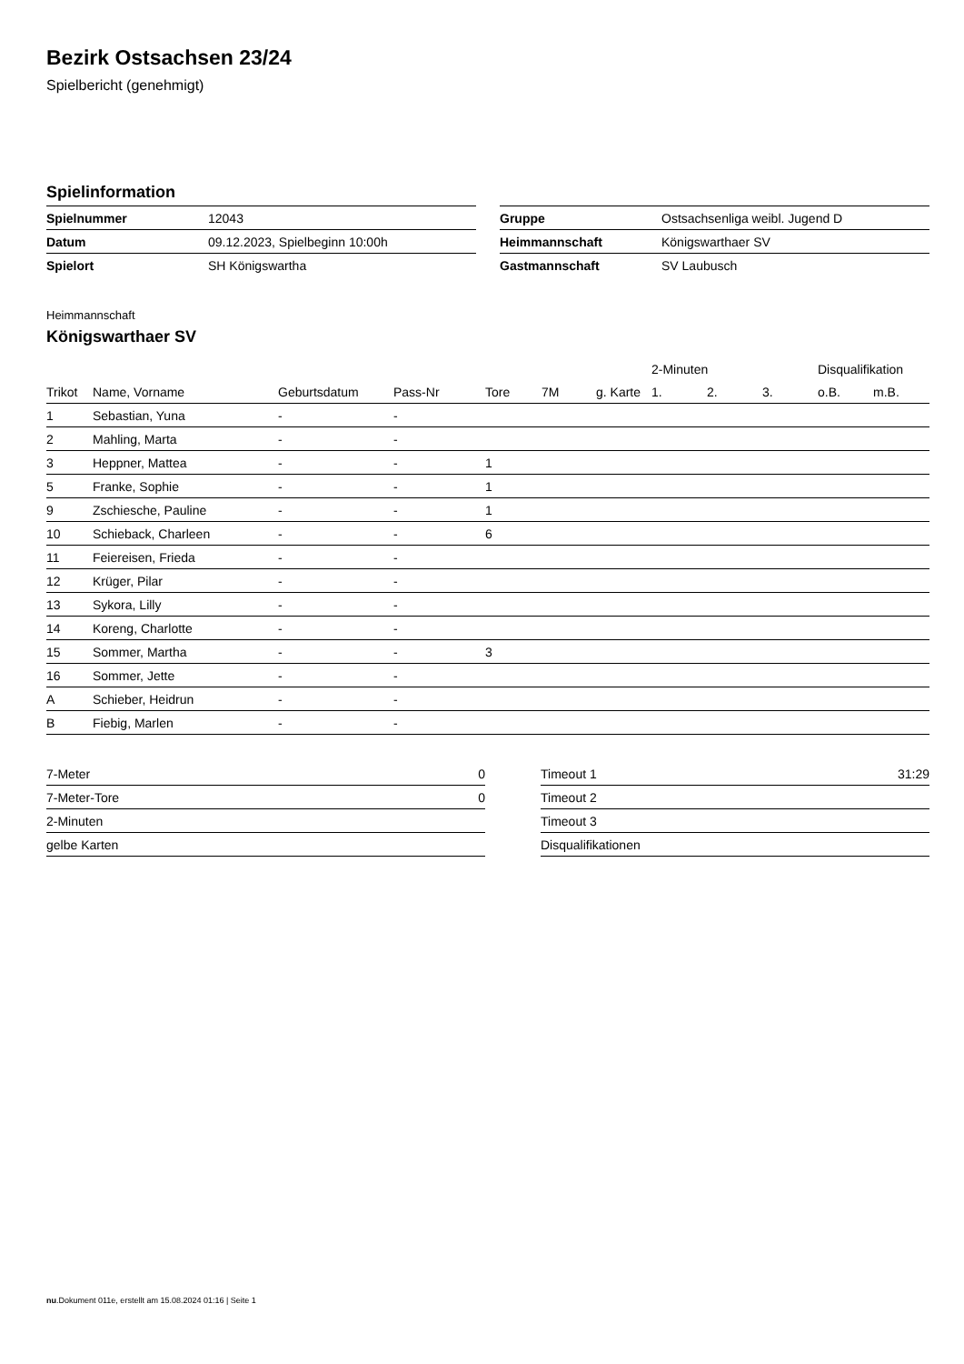Bezirk Ostsachsen 23/24
Spielbericht (genehmigt)
Spielinformation
| Spielnummer | 12043 |
| Datum | 09.12.2023, Spielbeginn 10:00h |
| Spielort | SH Königswartha |
| Gruppe | Ostsachsenliga weibl. Jugend D |
| Heimmannschaft | Königswarthaer SV |
| Gastmannschaft | SV Laubusch |
Heimmannschaft
Königswarthaer SV
| | | | | | | | 2-Minuten | | | Disqualifikation | |
| --- | --- | --- | --- | --- | --- | --- | --- | --- | --- | --- | --- |
| Trikot | Name, Vorname | Geburtsdatum | Pass-Nr | Tore | 7M | g. Karte | 1. | 2. | 3. | o.B. | m.B. |
| 1 | Sebastian, Yuna | - | - | | | | | | | | |
| 2 | Mahling, Marta | - | - | | | | | | | | |
| 3 | Heppner, Mattea | - | - | 1 | | | | | | | |
| 5 | Franke, Sophie | - | - | 1 | | | | | | | |
| 9 | Zschiesche, Pauline | - | - | 1 | | | | | | | |
| 10 | Schieback, Charleen | - | - | 6 | | | | | | | |
| 11 | Feiereisen, Frieda | - | - | | | | | | | | |
| 12 | Krüger, Pilar | - | - | | | | | | | | |
| 13 | Sykora, Lilly | - | - | | | | | | | | |
| 14 | Koreng, Charlotte | - | - | | | | | | | | |
| 15 | Sommer, Martha | - | - | 3 | | | | | | | |
| 16 | Sommer, Jette | - | - | | | | | | | | |
| A | Schieber, Heidrun | - | - | | | | | | | | |
| B | Fiebig, Marlen | - | - | | | | | | | | |
| 7-Meter | 0 |
| 7-Meter-Tore | 0 |
| 2-Minuten | |
| gelbe Karten | |
| Timeout 1 | 31:29 |
| Timeout 2 | |
| Timeout 3 | |
| Disqualifikationen | |
nu.Dokument 011e, erstellt am 15.08.2024 01:16 | Seite 1